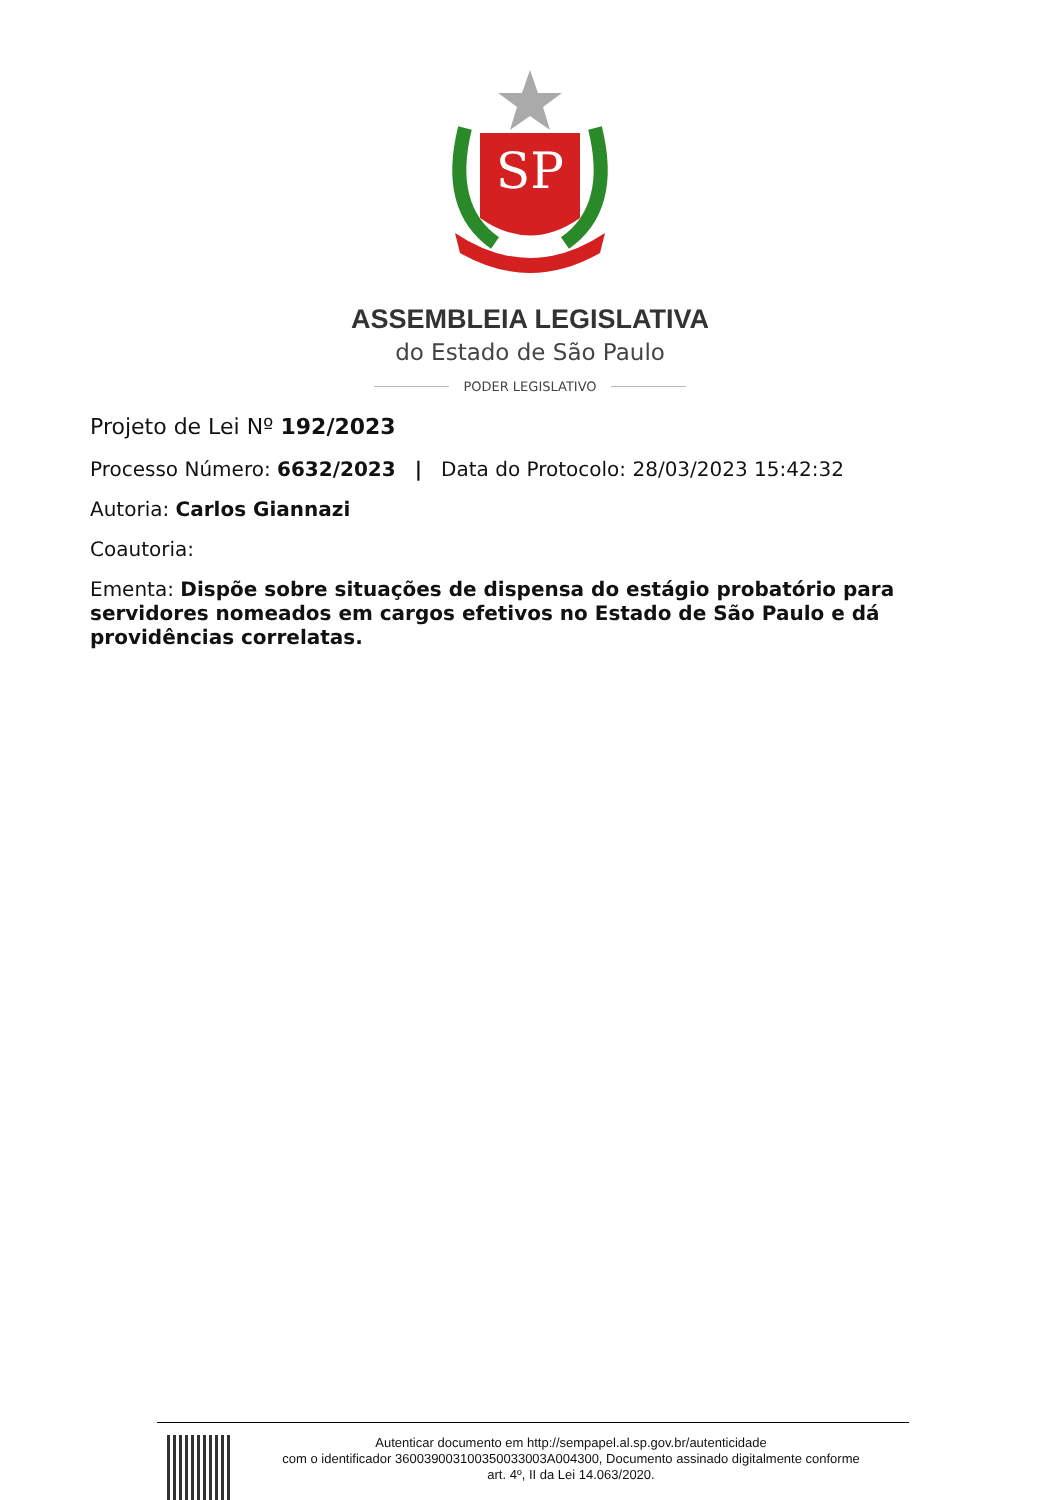SP
ASSEMBLEIA LEGISLATIVA
do Estado de São Paulo
PODER LEGISLATIVO
Projeto de Lei Nº 192/2023
Processo Número: 6632/2023 | Data do Protocolo: 28/03/2023 15:42:32
Autoria: Carlos Giannazi
Coautoria:
Ementa: Dispõe sobre situações de dispensa do estágio probatório para servidores nomeados em cargos efetivos no Estado de São Paulo e dá providências correlatas.
Autenticar documento em http://sempapel.al.sp.gov.br/autenticidade
com o identificador 360039003100350033003A004300, Documento assinado digitalmente conforme
art. 4º, II da Lei 14.063/2020.